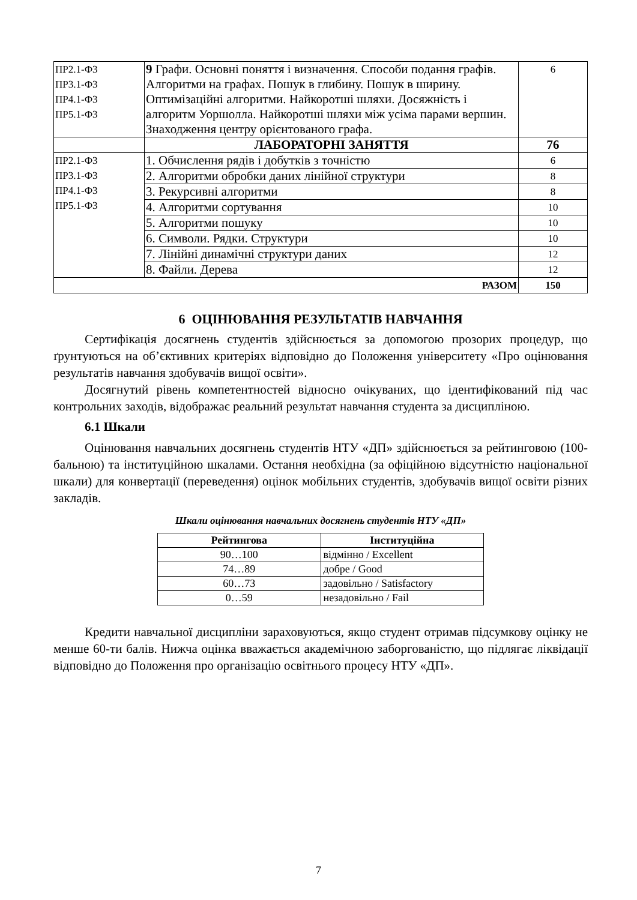| ПР2.1-Ф3 ПР3.1-Ф3 ПР4.1-Ф3 ПР5.1-Ф3 | 9 Графи. Основні поняття і визначення. Способи подання графів. Алгоритми на графах. Пошук в глибину. Пошук в ширину. Оптимізаційні алгоритми. Найкоротші шляхи. Досяжність і алгоритм Уоршолла. Найкоротші шляхи між усіма парами вершин. Знаходження центру орієнтованого графа. | 6 |
| | ЛАБОРАТОРНІ ЗАНЯТТЯ | 76 |
| ПР2.1-Ф3 ПР3.1-Ф3 ПР4.1-Ф3 ПР5.1-Ф3 | 1. Обчислення рядів і добутків з точністю | 6 |
| | 2. Алгоритми обробки даних лінійної структури | 8 |
| | 3. Рекурсивні алгоритми | 8 |
| | 4. Алгоритми сортування | 10 |
| | 5. Алгоритми пошуку | 10 |
| | 6. Символи. Рядки. Структури | 10 |
| | 7. Лінійні динамічні структури даних | 12 |
| | 8. Файли. Дерева | 12 |
| РАЗОМ | | 150 |
6 ОЦІНЮВАННЯ РЕЗУЛЬТАТІВ НАВЧАННЯ
Сертифікація досягнень студентів здійснюється за допомогою прозорих процедур, що ґрунтуються на об’єктивних критеріях відповідно до Положення університету «Про оцінювання результатів навчання здобувачів вищої освіти».
Досягнутий рівень компетентностей відносно очікуваних, що ідентифікований під час контрольних заходів, відображає реальний результат навчання студента за дисципліною.
6.1 Шкали
Оцінювання навчальних досягнень студентів НТУ «ДП» здійснюється за рейтинговою (100-бальною) та інституційною шкалами. Остання необхідна (за офіційною відсутністю національної шкали) для конвертації (переведення) оцінок мобільних студентів, здобувачів вищої освіти різних закладів.
Шкали оцінювання навчальних досягнень студентів НТУ «ДП»
| Рейтингова | Інституційна |
| --- | --- |
| 90…100 | відмінно / Excellent |
| 74…89 | добре / Good |
| 60…73 | задовільно / Satisfactory |
| 0…59 | незадовільно / Fail |
Кредити навчальної дисципліни зараховуються, якщо студент отримав підсумкову оцінку не менше 60-ти балів. Нижча оцінка вважається академічною заборгованістю, що підлягає ліквідації відповідно до Положення про організацію освітнього процесу НТУ «ДП».
7